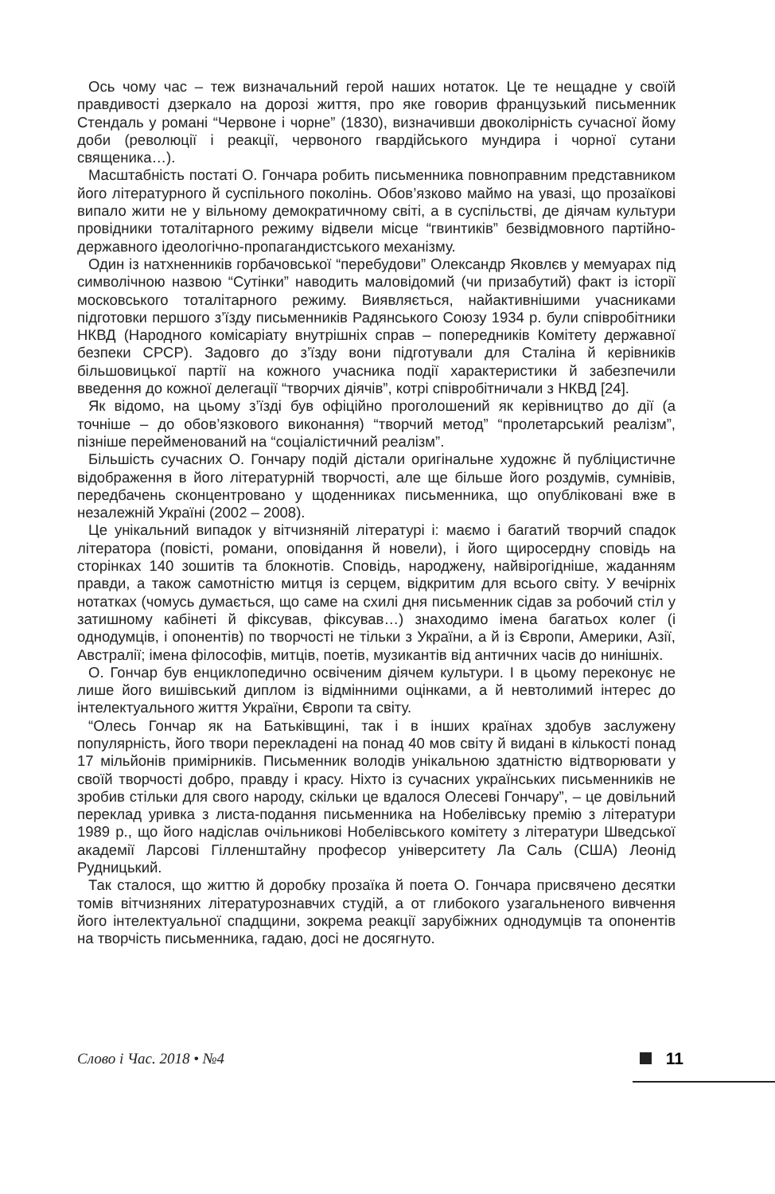Ось чому час – теж визначальний герой наших нотаток. Це те нещадне у своїй правдивості дзеркало на дорозі життя, про яке говорив французький письменник Стендаль у романі “Червоне і чорне” (1830), визначивши двоколірність сучасної йому доби (революції і реакції, червоного гвардійського мундира і чорної сутани священика…).
Масштабність постаті О. Гончара робить письменника повноправним представником його літературного й суспільного поколінь. Обов’язково маймо на увазі, що прозаїкові випало жити не у вільному демократичному світі, а в суспільстві, де діячам культури провідники тоталітарного режиму відвели місце “гвинтиків” безвідмовного партійно-державного ідеологічно-пропагандистського механізму.
Один із натхненників горбачовської “перебудови” Олександр Яковлєв у мемуарах під символічною назвою “Сутінки” наводить маловідомий (чи призабутий) факт із історії московського тоталітарного режиму. Виявляється, найактивнішими учасниками підготовки першого з’їзду письменників Радянського Союзу 1934 р. були співробітники НКВД (Народного комісаріату внутрішніх справ – попередників Комітету державної безпеки СРСР). Задовго до з’їзду вони підготували для Сталіна й керівників більшовицької партії на кожного учасника події характеристики й забезпечили введення до кожної делегації “творчих діячів”, котрі співробітничали з НКВД [24].
Як відомо, на цьому з’їзді був офіційно проголошений як керівництво до дії (а точніше – до обов’язкового виконання) “творчий метод” “пролетарський реалізм”, пізніше перейменований на “соціалістичний реалізм”.
Більшість сучасних О. Гончару подій дістали оригінальне художнє й публіцистичне відображення в його літературній творчості, але ще більше його роздумів, сумнівів, передбачень сконцентровано у щоденниках письменника, що опубліковані вже в незалежній Україні (2002 – 2008).
Це унікальний випадок у вітчизняній літературі і: маємо і багатий творчий спадок літератора (повісті, романи, оповідання й новели), і його щиросердну сповідь на сторінках 140 зошитів та блокнотів. Сповідь, народжену, найвірогідніше, жаданням правди, а також самотністю митця із серцем, відкритим для всього світу. У вечірніх нотатках (чомусь думається, що саме на схилі дня письменник сідав за робочий стіл у затишному кабінеті й фіксував, фіксував…) знаходимо імена багатьох колег (і однодумців, і опонентів) по творчості не тільки з України, а й із Європи, Америки, Азії, Австралії; імена філософів, митців, поетів, музикантів від античних часів до нинішніх.
О. Гончар був енциклопедично освіченим діячем культури. І в цьому переконує не лише його вишівський диплом із відмінними оцінками, а й невтолимий інтерес до інтелектуального життя України, Європи та світу.
“Олесь Гончар як на Батьківщині, так і в інших країнах здобув заслужену популярність, його твори перекладені на понад 40 мов світу й видані в кількості понад 17 мільйонів примірників. Письменник володів унікальною здатністю відтворювати у своїй творчості добро, правду і красу. Ніхто із сучасних українських письменників не зробив стільки для свого народу, скільки це вдалося Олесеві Гончару”, – це довільний переклад уривка з листа-подання письменника на Нобелівську премію з літератури 1989 р., що його надіслав очільникові Нобелівського комітету з літератури Шведської академії Ларсові Гілленштайну професор університету Ла Саль (США) Леонід Рудницький.
Так сталося, що життю й доробку прозаїка й поета О. Гончара присвячено десятки томів вітчизняних літературознавчих студій, а от глибокого узагальненого вивчення його інтелектуальної спадщини, зокрема реакції зарубіжних однодумців та опонентів на творчість письменника, гадаю, досі не досягнуто.
Слово і Час. 2018 • №4 11